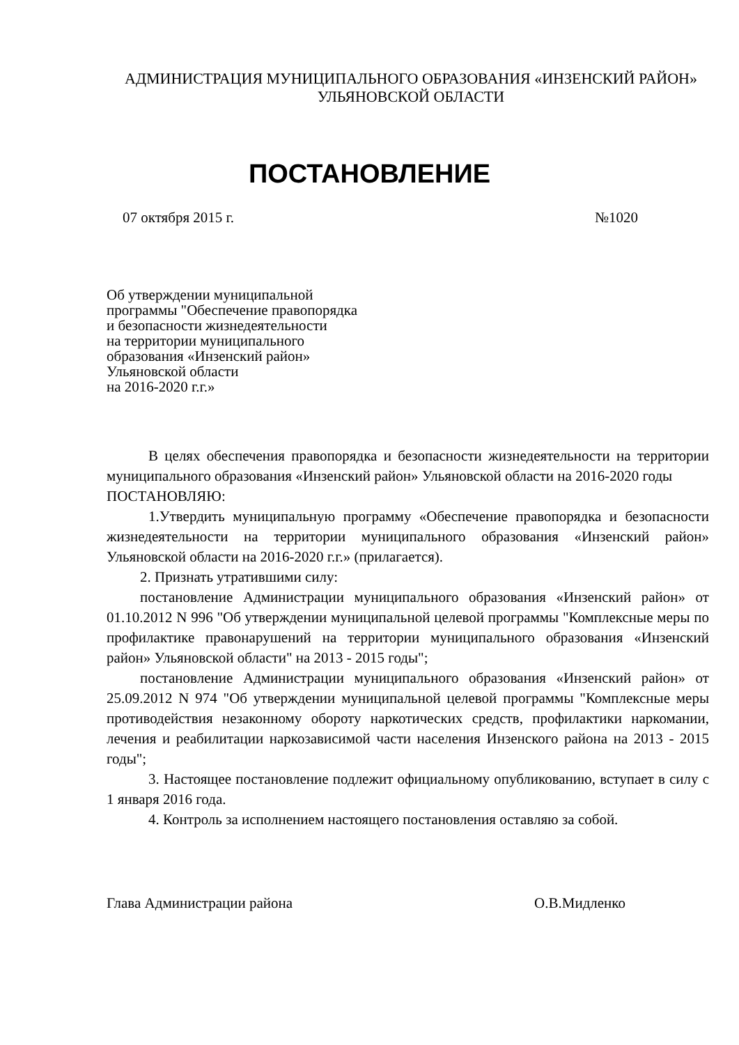АДМИНИСТРАЦИЯ МУНИЦИПАЛЬНОГО ОБРАЗОВАНИЯ «ИНЗЕНСКИЙ РАЙОН»
УЛЬЯНОВСКОЙ ОБЛАСТИ
ПОСТАНОВЛЕНИЕ
07 октября 2015 г. №1020
Об утверждении муниципальной
программы "Обеспечение правопорядка
и безопасности жизнедеятельности
на территории муниципального
образования «Инзенский район»
Ульяновской области
на 2016-2020 г.г.»
В целях обеспечения правопорядка и безопасности жизнедеятельности на территории муниципального образования «Инзенский район» Ульяновской области на 2016-2020 годы
ПОСТАНОВЛЯЮ:
1.Утвердить муниципальную программу «Обеспечение правопорядка и безопасности жизнедеятельности на территории муниципального образования «Инзенский район» Ульяновской области на 2016-2020 г.г.» (прилагается).
2. Признать утратившими силу:
постановление Администрации муниципального образования «Инзенский район» от 01.10.2012 N 996 "Об утверждении муниципальной целевой программы "Комплексные меры по профилактике правонарушений на территории муниципального образования «Инзенский район» Ульяновской области" на 2013 - 2015 годы";
постановление Администрации муниципального образования «Инзенский район» от 25.09.2012 N 974 "Об утверждении муниципальной целевой программы "Комплексные меры противодействия незаконному обороту наркотических средств, профилактики наркомании, лечения и реабилитации наркозависимой части населения Инзенского района на 2013 - 2015 годы";
3. Настоящее постановление подлежит официальному опубликованию, вступает в силу с 1 января 2016 года.
4. Контроль за исполнением настоящего постановления оставляю за собой.
Глава Администрации района О.В.Мидленко